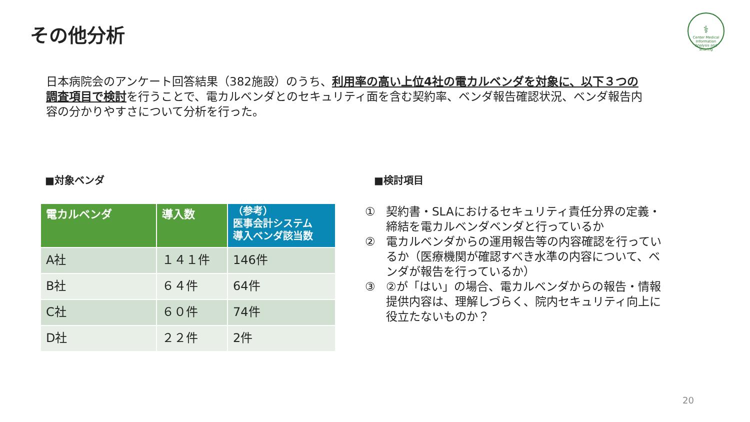その他分析
⚕
Center Medical Information Analysis and Sharing
日本病院会のアンケート回答結果（382施設）のうち、利用率の高い上位4社の電カルベンダを対象に、以下３つの調査項目で検討を行うことで、電カルベンダとのセキュリティ面を含む契約率、ベンダ報告確認状況、ベンダ報告内容の分かりやすさについて分析を行った。
■対象ベンダ ■検討項目
| 電カルベンダ | 導入数 | （参考） 医事会計システム 導入ベンダ該当数 |
| --- | --- | --- |
| A社 | １４１件 | 146件 |
| B社 | ６４件 | 64件 |
| C社 | ６０件 | 74件 |
| D社 | ２２件 | 2件 |
① 契約書・SLAにおけるセキュリティ責任分界の定義・締結を電カルベンダベンダと行っているか
② 電カルベンダからの運用報告等の内容確認を行っているか（医療機関が確認すべき水準の内容について、ベンダが報告を行っているか）
③ ②が「はい」の場合、電カルベンダからの報告・情報提供内容は、理解しづらく、院内セキュリティ向上に役立たないものか？
20